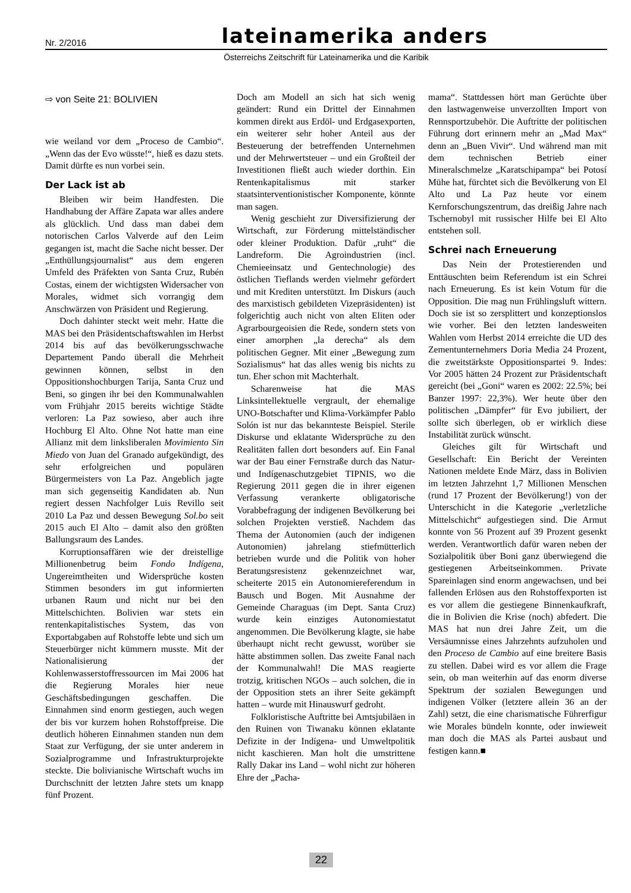Nr. 2/2016 lateinamerika anders
Österreichs Zeitschrift für Lateinamerika und die Karibik
⇨ von Seite 21: BOLIVIEN
wie weiland vor dem „Proceso de Cambio“. „Wenn das der Evo wüsste!“, hieß es dazu stets. Damit dürfte es nun vorbei sein.
Der Lack ist ab
Bleiben wir beim Handfesten. Die Handhabung der Affäre Zapata war alles andere als glücklich. Und dass man dabei dem notorischen Carlos Valverde auf den Leim gegangen ist, macht die Sache nicht besser. Der „Enthüllungsjournalist“ aus dem engeren Umfeld des Präfekten von Santa Cruz, Rubén Costas, einem der wichtigsten Widersacher von Morales, widmet sich vorrangig dem Anschwärzen von Präsident und Regierung.
Doch dahinter steckt weit mehr. Hatte die MAS bei den Präsidentschaftswahlen im Herbst 2014 bis auf das bevölkerungsschwache Departement Pando überall die Mehrheit gewinnen können, selbst in den Oppositionshochburgen Tarija, Santa Cruz und Beni, so gingen ihr bei den Kommunalwahlen vom Frühjahr 2015 bereits wichtige Städte verloren: La Paz sowieso, aber auch ihre Hochburg El Alto. Ohne Not hatte man eine Allianz mit dem linksliberalen Movimiento Sin Miedo von Juan del Granado aufgekündigt, des sehr erfolgreichen und populären Bürgermeisters von La Paz. Angeblich jagte man sich gegenseitig Kandidaten ab. Nun regiert dessen Nachfolger Luis Revillo seit 2010 La Paz und dessen Bewegung Sol.bo seit 2015 auch El Alto – damit also den größten Ballungsraum des Landes.
Korruptionsaffären wie der dreistellige Millionenbetrug beim Fondo Indígena, Ungereimtheiten und Widersprüche kosten Stimmen besonders im gut informierten urbanen Raum und nicht nur bei den Mittelschichten. Bolivien war stets ein rentenkapitalistisches System, das von Exportabgaben auf Rohstoffe lebte und sich um Steuerbürger nicht kümmern musste. Mit der Nationalisierung der Kohlenwasserstoffressourcen im Mai 2006 hat die Regierung Morales hier neue Geschäftsbedingungen geschaffen. Die Einnahmen sind enorm gestiegen, auch wegen der bis vor kurzem hohen Rohstoffpreise. Die deutlich höheren Einnahmen standen nun dem Staat zur Verfügung, der sie unter anderem in Sozialprogramme und Infrastrukturprojekte steckte. Die bolivianische Wirtschaft wuchs im Durchschnitt der letzten Jahre stets um knapp fünf Prozent.
Doch am Modell an sich hat sich wenig geändert: Rund ein Drittel der Einnahmen kommen direkt aus Erdöl- und Erdgasexporten, ein weiterer sehr hoher Anteil aus der Besteuerung der betreffenden Unternehmen und der Mehrwertsteuer – und ein Großteil der Investitionen fließt auch wieder dorthin. Ein Rentenkapitalismus mit starker staatsinterventionistischer Komponente, könnte man sagen.
Wenig geschieht zur Diversifizierung der Wirtschaft, zur Förderung mittelständischer oder kleiner Produktion. Dafür „ruht“ die Landreform. Die Agroindustrien (incl. Chemieeinsatz und Gentechnologie) des östlichen Tieflands werden vielmehr gefördert und mit Krediten unterstützt. Im Diskurs (auch des marxistisch gebildeten Vizepräsidenten) ist folgerichtig auch nicht von alten Eliten oder Agrarbourgeoisien die Rede, sondern stets von einer amorphen „la derecha“ als dem politischen Gegner. Mit einer „Bewegung zum Sozialismus“ hat das alles wenig bis nichts zu tun. Eher schon mit Machterhalt.
Scharenweise hat die MAS Linksintellektuelle vergrault, der ehemalige UNO-Botschafter und Klima-Vorkämpfer Pablo Solón ist nur das bekannteste Beispiel. Sterile Diskurse und eklatante Widersprüche zu den Realitäten fallen dort besonders auf. Ein Fanal war der Bau einer Fernstraße durch das Natur- und Indígenaschutzgebiet TIPNIS, wo die Regierung 2011 gegen die in ihrer eigenen Verfassung verankerte obligatorische Vorabbefragung der indigenen Bevölkerung bei solchen Projekten verstieß. Nachdem das Thema der Autonomien (auch der indigenen Autonomien) jahrelang stiefmütterlich betrieben wurde und die Politik von hoher Beratungsresistenz gekennzeichnet war, scheiterte 2015 ein Autonomiereferendum in Bausch und Bogen. Mit Ausnahme der Gemeinde Charaguas (im Dept. Santa Cruz) wurde kein einziges Autonomiestatut angenommen. Die Bevölkerung klagte, sie habe überhaupt nicht recht gewusst, worüber sie hätte abstimmen sollen. Das zweite Fanal nach der Kommunalwahl! Die MAS reagierte trotzig, kritischen NGOs – auch solchen, die in der Opposition stets an ihrer Seite gekämpft hatten – wurde mit Hinauswurf gedroht.
Folkloristische Auftritte bei Amtsjubiläen in den Ruinen von Tiwanaku können eklatante Defizite in der Indígena- und Umweltpolitik nicht kaschieren. Man holt die umstrittene Rally Dakar ins Land – wohl nicht zur höheren Ehre der „Pacha-
mama“. Stattdessen hört man Gerüchte über den lastwagenweise unverzollten Import von Rennsportzubehör. Die Auftritte der politischen Führung dort erinnern mehr an „Mad Max“ denn an „Buen Vivir“. Und während man mit dem technischen Betrieb einer Mineralschmelze „Karatschipampa“ bei Potosí Mühe hat, fürchtet sich die Bevölkerung von El Alto und La Paz heute vor einem Kernforschungszentrum, das dreißig Jahre nach Tschernobyl mit russischer Hilfe bei El Alto entstehen soll.
Schrei nach Erneuerung
Das Nein der Protestierenden und Enttäuschten beim Referendum ist ein Schrei nach Erneuerung. Es ist kein Votum für die Opposition. Die mag nun Frühlingsluft wittern. Doch sie ist so zersplittert und konzeptionslos wie vorher. Bei den letzten landesweiten Wahlen vom Herbst 2014 erreichte die UD des Zementunternehmers Doria Media 24 Prozent, die zweitstärkste Oppositionspartei 9. Indes: Vor 2005 hätten 24 Prozent zur Präsidentschaft gereicht (bei „Goni“ waren es 2002: 22.5%; bei Banzer 1997: 22,3%). Wer heute über den politischen „Dämpfer“ für Evo jubiliert, der sollte sich überlegen, ob er wirklich diese Instabilität zurück wünscht.
Gleiches gilt für Wirtschaft und Gesellschaft: Ein Bericht der Vereinten Nationen meldete Ende März, dass in Bolivien im letzten Jahrzehnt 1,7 Millionen Menschen (rund 17 Prozent der Bevölkerung!) von der Unterschicht in die Kategorie „verletzliche Mittelschicht“ aufgestiegen sind. Die Armut konnte von 56 Prozent auf 39 Prozent gesenkt werden. Verantwortlich dafür waren neben der Sozialpolitik über Boni ganz überwiegend die gestiegenen Arbeitseinkommen. Private Spareinlagen sind enorm angewachsen, und bei fallenden Erlösen aus den Rohstoffexporten ist es vor allem die gestiegene Binnenkaufkraft, die in Bolivien die Krise (noch) abfedert. Die MAS hat nun drei Jahre Zeit, um die Versäumnisse eines Jahrzehnts aufzuholen und den Proceso de Cambio auf eine breitere Basis zu stellen. Dabei wird es vor allem die Frage sein, ob man weiterhin auf das enorm diverse Spektrum der sozialen Bewegungen und indigenen Völker (letztere allein 36 an der Zahl) setzt, die eine charismatische Führerfigur wie Morales bündeln konnte, oder inwieweit man doch die MAS als Partei ausbaut und festigen kann.■
22